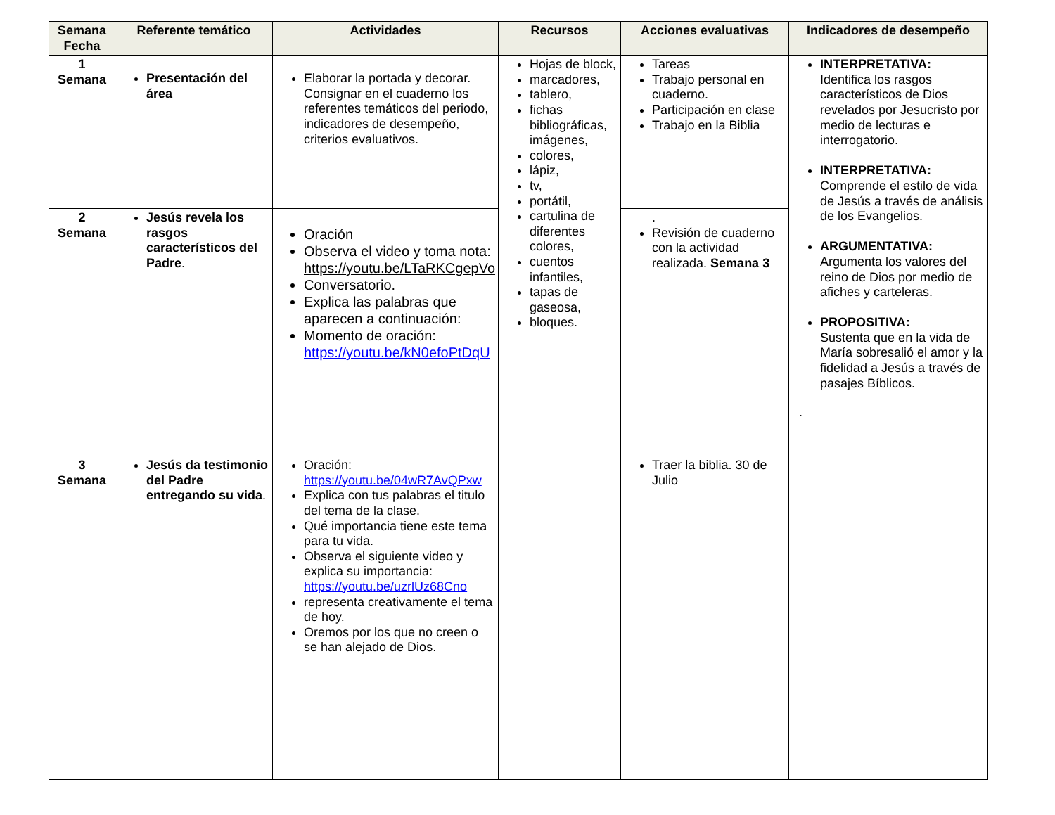| Semana Fecha | Referente temático | Actividades | Recursos | Acciones evaluativas | Indicadores de desempeño |
| --- | --- | --- | --- | --- | --- |
| 1 Semana | Presentación del área | Elaborar la portada y decorar. Consignar en el cuaderno los referentes temáticos del periodo, indicadores de desempeño, criterios evaluativos. | Hojas de block, marcadores, tablero, fichas bibliográficas, imágenes, colores, lápiz, tv, portátil, cartulina de diferentes colores, cuentos infantiles, tapas de gaseosa, bloques. | Tareas Trabajo personal en cuaderno. Participación en clase Trabajo en la Biblia | INTERPRETATIVA: Identifica los rasgos característicos de Dios revelados por Jesucristo por medio de lecturas e interrogatorio. INTERPRETATIVA: Comprende el estilo de vida de Jesús a través de análisis de los Evangelios. ARGUMENTATIVA: Argumenta los valores del reino de Dios por medio de afiches y carteleras. PROPOSITIVA: Sustenta que en la vida de María sobresalió el amor y la fidelidad a Jesús a través de pasajes Bíblicos. . |
| 2 Semana | Jesús revela los rasgos característicos del Padre . | Oración Observa el video y toma nota: https://youtu.be/LTaRKCgepVo Conversatorio. Explica las palabras que aparecen a continuación: Momento de oración: https://youtu.be/kN0efoPtDqU | | . Revisión de cuaderno con la actividad realizada. Semana 3 | |
| 3 Semana | Jesús da testimonio del Padre entregando su vida . | Oración: https://youtu.be/04wR7AvQPxw Explica con tus palabras el titulo del tema de la clase. Qué importancia tiene este tema para tu vida. Observa el siguiente video y explica su importancia: https://youtu.be/uzrlUz68Cno representa creativamente el tema de hoy. Oremos por los que no creen o se han alejado de Dios. | | Traer la biblia. 30 de Julio | |